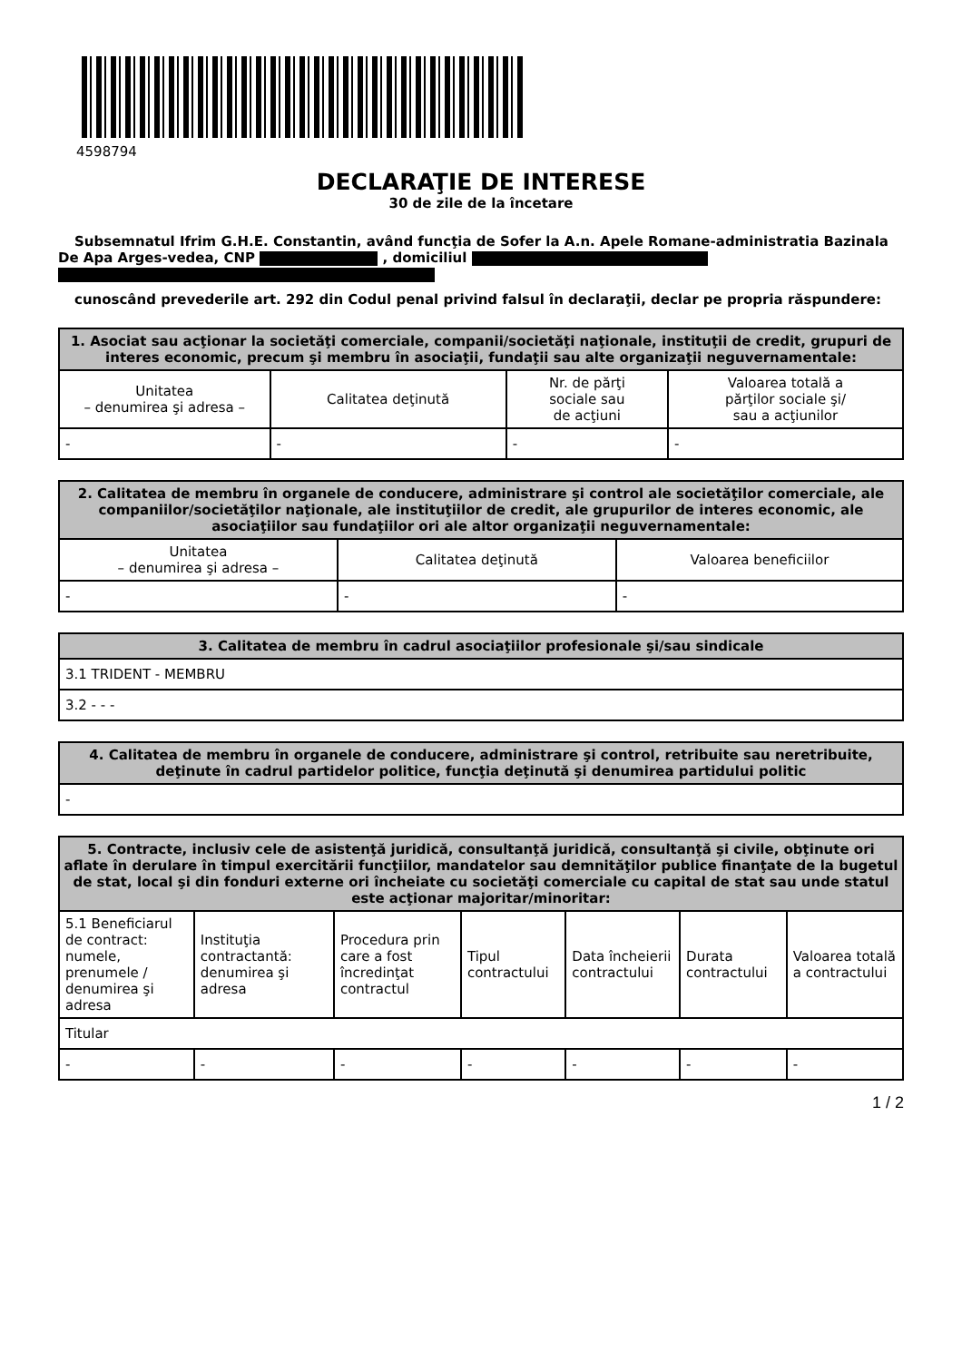4598794
DECLARAŢIE DE INTERESE
30 de zile de la încetare
Subsemnatul Ifrim G.H.E. Constantin, având funcţia de Sofer la A.n. Apele Romane-administratia Bazinala De Apa Arges-vedea, CNP , domiciliul
cunoscând prevederile art. 292 din Codul penal privind falsul în declaraţii, declar pe propria răspundere:
| 1. Asociat sau acţionar la societăţi comerciale, companii/societăţi naţionale, instituţii de credit, grupuri de interes economic, precum şi membru în asociaţii, fundaţii sau alte organizaţii neguvernamentale: | | | |
| --- | --- | --- | --- |
| Unitatea – denumirea şi adresa – | Calitatea deţinută | Nr. de părţi sociale sau de acţiuni | Valoarea totală a părţilor sociale şi/ sau a acţiunilor |
| - | - | - | - |
| 2. Calitatea de membru în organele de conducere, administrare şi control ale societăţilor comerciale, ale companiilor/societăţilor naţionale, ale instituţiilor de credit, ale grupurilor de interes economic, ale asociaţiilor sau fundaţiilor ori ale altor organizaţii neguvernamentale: | | |
| --- | --- | --- |
| Unitatea – denumirea şi adresa – | Calitatea deţinută | Valoarea beneficiilor |
| - | - | - |
| 3. Calitatea de membru în cadrul asociaţiilor profesionale şi/sau sindicale |
| --- |
| 3.1 TRIDENT - MEMBRU |
| 3.2 - - - |
| 4. Calitatea de membru în organele de conducere, administrare şi control, retribuite sau neretribuite, deţinute în cadrul partidelor politice, funcţia deţinută şi denumirea partidului politic |
| --- |
| - |
| 5. Contracte, inclusiv cele de asistenţă juridică, consultanţă juridică, consultanţă şi civile, obţinute ori aflate în derulare în timpul exercitării funcţiilor, mandatelor sau demnităţilor publice finanţate de la bugetul de stat, local şi din fonduri externe ori încheiate cu societăţi comerciale cu capital de stat sau unde statul este acţionar majoritar/minoritar: | | | | | | |
| --- | --- | --- | --- | --- | --- | --- |
| 5.1 Beneficiarul de contract: numele, prenumele / denumirea şi adresa | Instituţia contractantă: denumirea şi adresa | Procedura prin care a fost încredinţat contractul | Tipul contractului | Data încheierii contractului | Durata contractului | Valoarea totală a contractului |
| Titular | | | | | | |
| - | - | - | - | - | - | - |
1 / 2